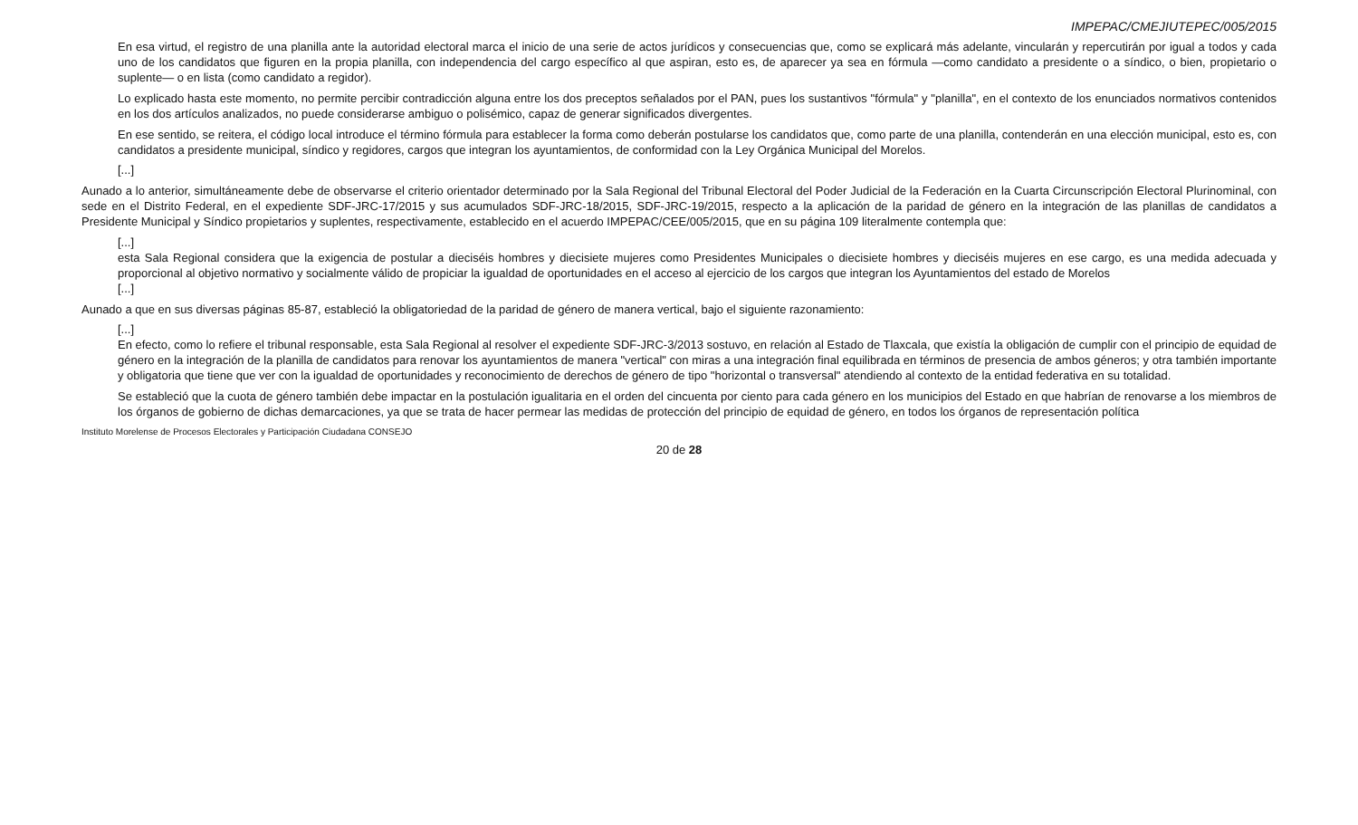IMPEPAC/CMEJIUTEPEC/005/2015
En esa virtud, el registro de una planilla ante la autoridad electoral marca el inicio de una serie de actos jurídicos y consecuencias que, como se explicará más adelante, vincularán y repercutirán por igual a todos y cada uno de los candidatos que figuren en la propia planilla, con independencia del cargo específico al que aspiran, esto es, de aparecer ya sea en fórmula —como candidato a presidente o a síndico, o bien, propietario o suplente— o en lista (como candidato a regidor).
Lo explicado hasta este momento, no permite percibir contradicción alguna entre los dos preceptos señalados por el PAN, pues los sustantivos "fórmula" y "planilla", en el contexto de los enunciados normativos contenidos en los dos artículos analizados, no puede considerarse ambiguo o polisémico, capaz de generar significados divergentes.
En ese sentido, se reitera, el código local introduce el término fórmula para establecer la forma como deberán postularse los candidatos que, como parte de una planilla, contenderán en una elección municipal, esto es, con candidatos a presidente municipal, síndico y regidores, cargos que integran los ayuntamientos, de conformidad con la Ley Orgánica Municipal del Morelos.
[...]
Aunado a lo anterior, simultáneamente debe de observarse el criterio orientador determinado por la Sala Regional del Tribunal Electoral del Poder Judicial de la Federación en la Cuarta Circunscripción Electoral Plurinominal, con sede en el Distrito Federal, en el expediente SDF-JRC-17/2015 y sus acumulados SDF-JRC-18/2015, SDF-JRC-19/2015, respecto a la aplicación de la paridad de género en la integración de las planillas de candidatos a Presidente Municipal y Síndico propietarios y suplentes, respectivamente, establecido en el acuerdo IMPEPAC/CEE/005/2015, que en su página 109 literalmente contempla que:
[...]
esta Sala Regional considera que la exigencia de postular a dieciséis hombres y diecisiete mujeres como Presidentes Municipales o diecisiete hombres y dieciséis mujeres en ese cargo, es una medida adecuada y proporcional al objetivo normativo y socialmente válido de propiciar la igualdad de oportunidades en el acceso al ejercicio de los cargos que integran los Ayuntamientos del estado de Morelos
[...]
Aunado a que en sus diversas páginas 85-87, estableció la obligatoriedad de la paridad de género de manera vertical, bajo el siguiente razonamiento:
[...]
En efecto, como lo refiere el tribunal responsable, esta Sala Regional al resolver el expediente SDF-JRC-3/2013 sostuvo, en relación al Estado de Tlaxcala, que existía la obligación de cumplir con el principio de equidad de género en la integración de la planilla de candidatos para renovar los ayuntamientos de manera "vertical" con miras a una integración final equilibrada en términos de presencia de ambos géneros; y otra también importante y obligatoria que tiene que ver con la igualdad de oportunidades y reconocimiento de derechos de género de tipo "horizontal o transversal" atendiendo al contexto de la entidad federativa en su totalidad.
Se estableció que la cuota de género también debe impactar en la postulación igualitaria en el orden del cincuenta por ciento para cada género en los municipios del Estado en que habrían de renovarse a los miembros de los órganos de gobierno de dichas demarcaciones, ya que se trata de hacer permear las medidas de protección del principio de equidad de género, en todos los órganos de representación política
Instituto Morelense de Procesos Electorales y Participación Ciudadana CONSEJO
20 de 28